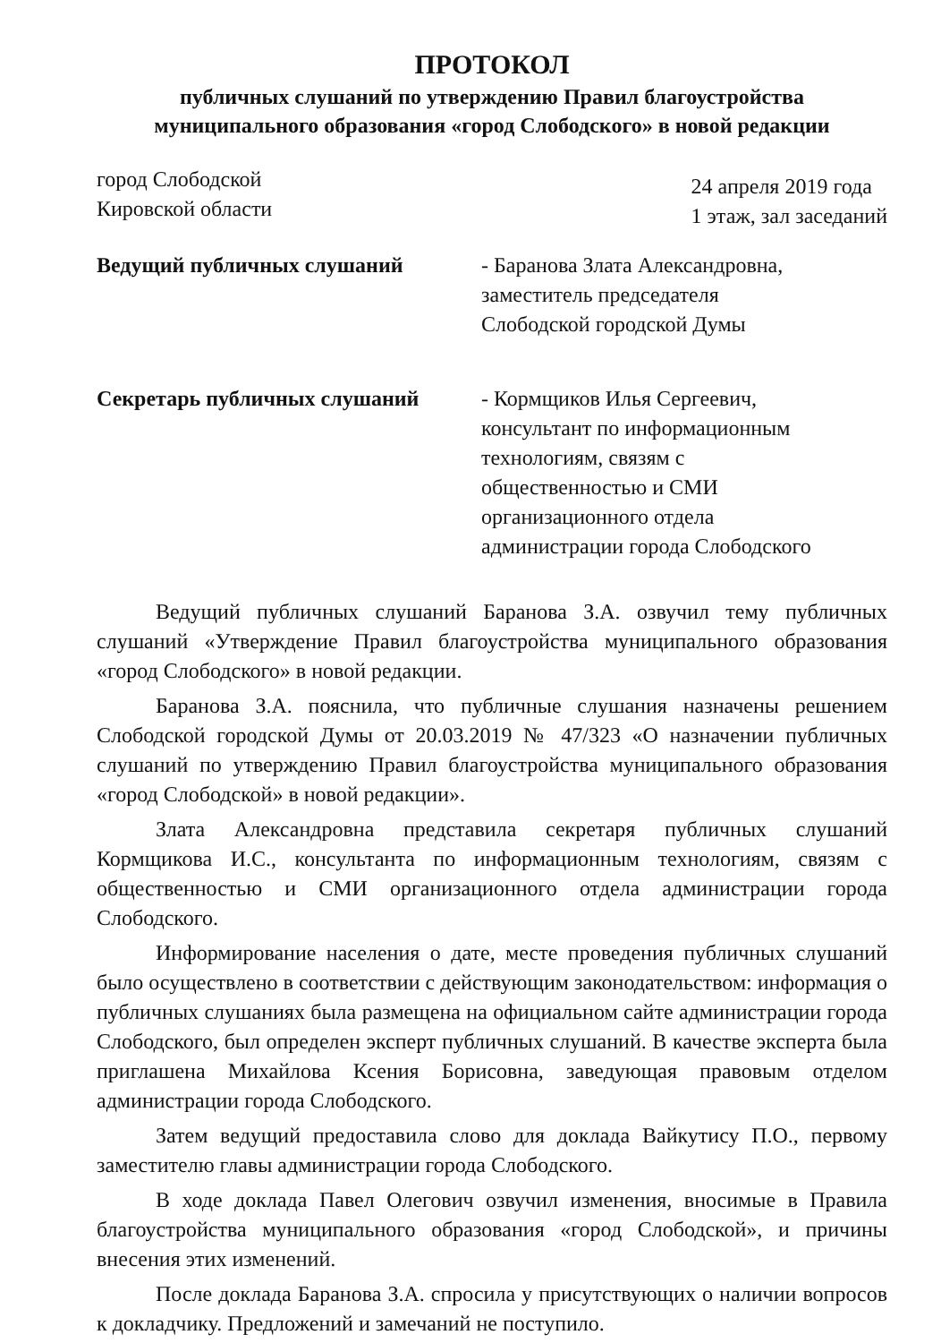ПРОТОКОЛ
публичных слушаний по утверждению Правил благоустройства
муниципального образования «город Слободского» в новой редакции
город Слободской
Кировской области
24 апреля 2019 года
1 этаж, зал заседаний
Ведущий публичных слушаний - Баранова Злата Александровна,
заместитель председателя
Слободской городской Думы
Секретарь публичных слушаний - Кормщиков Илья Сергеевич,
консультант по информационным
технологиям, связям с
общественностью и СМИ
организационного отдела
администрации города Слободского
Ведущий публичных слушаний Баранова З.А. озвучил тему публичных слушаний «Утверждение Правил благоустройства муниципального образования «город Слободского» в новой редакции.
Баранова З.А. пояснила, что публичные слушания назначены решением Слободской городской Думы от 20.03.2019 № 47/323 «О назначении публичных слушаний по утверждению Правил благоустройства муниципального образования «город Слободской» в новой редакции».
Злата Александровна представила секретаря публичных слушаний Кормщикова И.С., консультанта по информационным технологиям, связям с общественностью и СМИ организационного отдела администрации города Слободского.
Информирование населения о дате, месте проведения публичных слушаний было осуществлено в соответствии с действующим законодательством: информация о публичных слушаниях была размещена на официальном сайте администрации города Слободского, был определен эксперт публичных слушаний. В качестве эксперта была приглашена Михайлова Ксения Борисовна, заведующая правовым отделом администрации города Слободского.
Затем ведущий предоставила слово для доклада Вайкутису П.О., первому заместителю главы администрации города Слободского.
В ходе доклада Павел Олегович озвучил изменения, вносимые в Правила благоустройства муниципального образования «город Слободской», и причины внесения этих изменений.
После доклада Баранова З.А. спросила у присутствующих о наличии вопросов к докладчику. Предложений и замечаний не поступило.